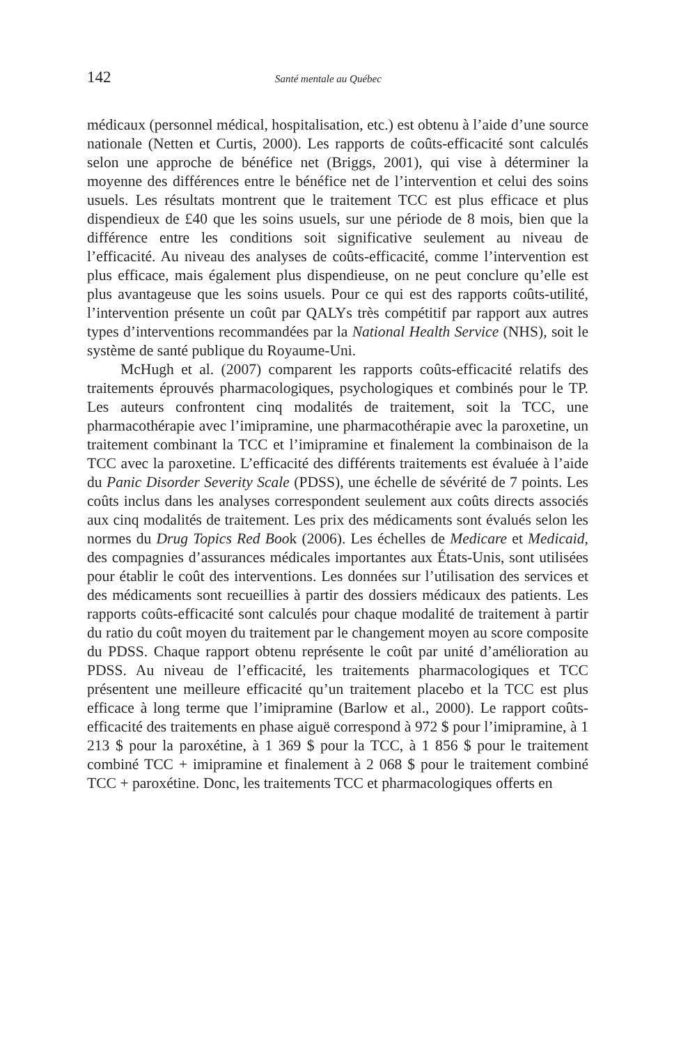142 Santé mentale au Québec
médicaux (personnel médical, hospitalisation, etc.) est obtenu à l’aide d’une source nationale (Netten et Curtis, 2000). Les rapports de coûts-efficacité sont calculés selon une approche de bénéfice net (Briggs, 2001), qui vise à déterminer la moyenne des différences entre le bénéfice net de l’intervention et celui des soins usuels. Les résultats montrent que le traitement TCC est plus efficace et plus dispendieux de £40 que les soins usuels, sur une période de 8 mois, bien que la différence entre les conditions soit significative seulement au niveau de l’efficacité. Au niveau des analyses de coûts-efficacité, comme l’intervention est plus efficace, mais également plus dispendieuse, on ne peut conclure qu’elle est plus avantageuse que les soins usuels. Pour ce qui est des rapports coûts-utilité, l’intervention présente un coût par QALYs très compétitif par rapport aux autres types d’interventions recommandées par la National Health Service (NHS), soit le système de santé publique du Royaume-Uni.
McHugh et al. (2007) comparent les rapports coûts-efficacité relatifs des traitements éprouvés pharmacologiques, psychologiques et combinés pour le TP. Les auteurs confrontent cinq modalités de traitement, soit la TCC, une pharmacothérapie avec l’imipramine, une pharmacothérapie avec la paroxetine, un traitement combinant la TCC et l’imipramine et finalement la combinaison de la TCC avec la paroxetine. L’efficacité des différents traitements est évaluée à l’aide du Panic Disorder Severity Scale (PDSS), une échelle de sévérité de 7 points. Les coûts inclus dans les analyses correspondent seulement aux coûts directs associés aux cinq modalités de traitement. Les prix des médicaments sont évalués selon les normes du Drug Topics Red Book (2006). Les échelles de Medicare et Medicaid, des compagnies d’assurances médicales importantes aux États-Unis, sont utilisées pour établir le coût des interventions. Les données sur l’utilisation des services et des médicaments sont recueillies à partir des dossiers médicaux des patients. Les rapports coûts-efficacité sont calculés pour chaque modalité de traitement à partir du ratio du coût moyen du traitement par le changement moyen au score composite du PDSS. Chaque rapport obtenu représente le coût par unité d’amélioration au PDSS. Au niveau de l’efficacité, les traitements pharmacologiques et TCC présentent une meilleure efficacité qu’un traitement placebo et la TCC est plus efficace à long terme que l’imipramine (Barlow et al., 2000). Le rapport coûts-efficacité des traitements en phase aiguë correspond à 972 $ pour l’imipramine, à 1 213 $ pour la paroxétine, à 1 369 $ pour la TCC, à 1 856 $ pour le traitement combiné TCC + imipramine et finalement à 2 068 $ pour le traitement combiné TCC + paroxétine. Donc, les traitements TCC et pharmacologiques offerts en